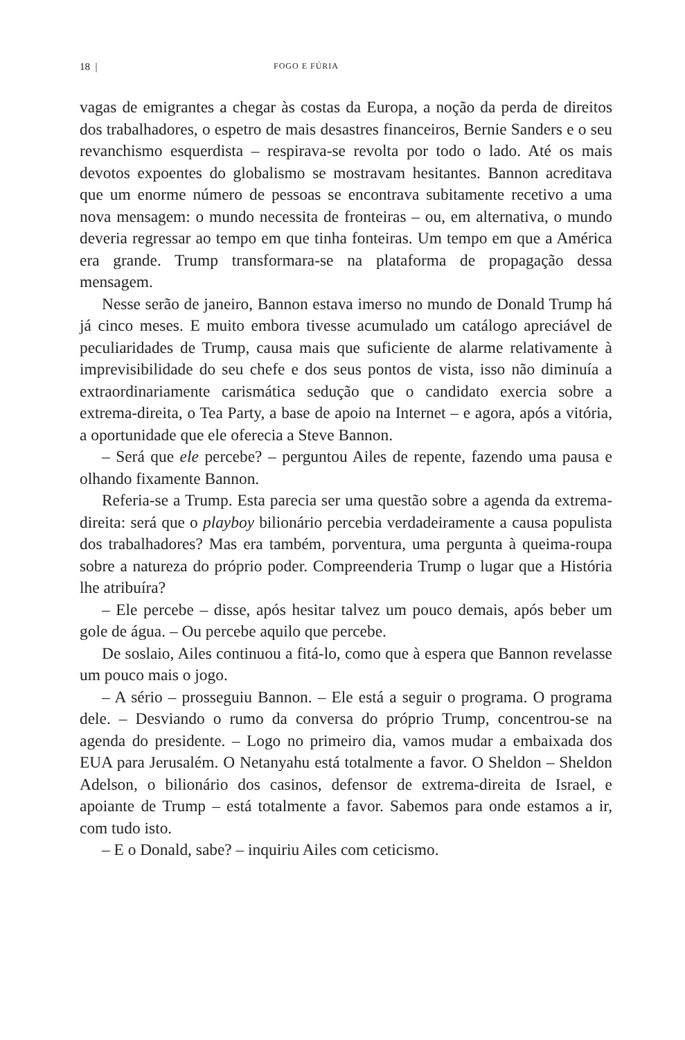18 | FOGO E FÚRIA
vagas de emigrantes a chegar às costas da Europa, a noção da perda de direitos dos trabalhadores, o espetro de mais desastres financeiros, Bernie Sanders e o seu revanchismo esquerdista – respirava-se revolta por todo o lado. Até os mais devotos expoentes do globalismo se mostravam hesitantes. Bannon acreditava que um enorme número de pessoas se encontrava subitamente recetivo a uma nova mensagem: o mundo necessita de fronteiras – ou, em alternativa, o mundo deveria regressar ao tempo em que tinha fonteiras. Um tempo em que a América era grande. Trump transformara-se na plataforma de propagação dessa mensagem.
Nesse serão de janeiro, Bannon estava imerso no mundo de Donald Trump há já cinco meses. E muito embora tivesse acumulado um catálogo apreciável de peculiaridades de Trump, causa mais que suficiente de alarme relativamente à imprevisibilidade do seu chefe e dos seus pontos de vista, isso não diminuía a extraordinariamente carismática sedução que o candidato exercia sobre a extrema-direita, o Tea Party, a base de apoio na Internet – e agora, após a vitória, a oportunidade que ele oferecia a Steve Bannon.
– Será que ele percebe? – perguntou Ailes de repente, fazendo uma pausa e olhando fixamente Bannon.
Referia-se a Trump. Esta parecia ser uma questão sobre a agenda da extrema-direita: será que o playboy bilionário percebia verdadeiramente a causa populista dos trabalhadores? Mas era também, porventura, uma pergunta à queima-roupa sobre a natureza do próprio poder. Compreenderia Trump o lugar que a História lhe atribuíra?
– Ele percebe – disse, após hesitar talvez um pouco demais, após beber um gole de água. – Ou percebe aquilo que percebe.
De soslaio, Ailes continuou a fitá-lo, como que à espera que Bannon revelasse um pouco mais o jogo.
– A sério – prosseguiu Bannon. – Ele está a seguir o programa. O programa dele. – Desviando o rumo da conversa do próprio Trump, concentrou-se na agenda do presidente. – Logo no primeiro dia, vamos mudar a embaixada dos EUA para Jerusalém. O Netanyahu está totalmente a favor. O Sheldon – Sheldon Adelson, o bilionário dos casinos, defensor de extrema-direita de Israel, e apoiante de Trump – está totalmente a favor. Sabemos para onde estamos a ir, com tudo isto.
– E o Donald, sabe? – inquiriu Ailes com ceticismo.